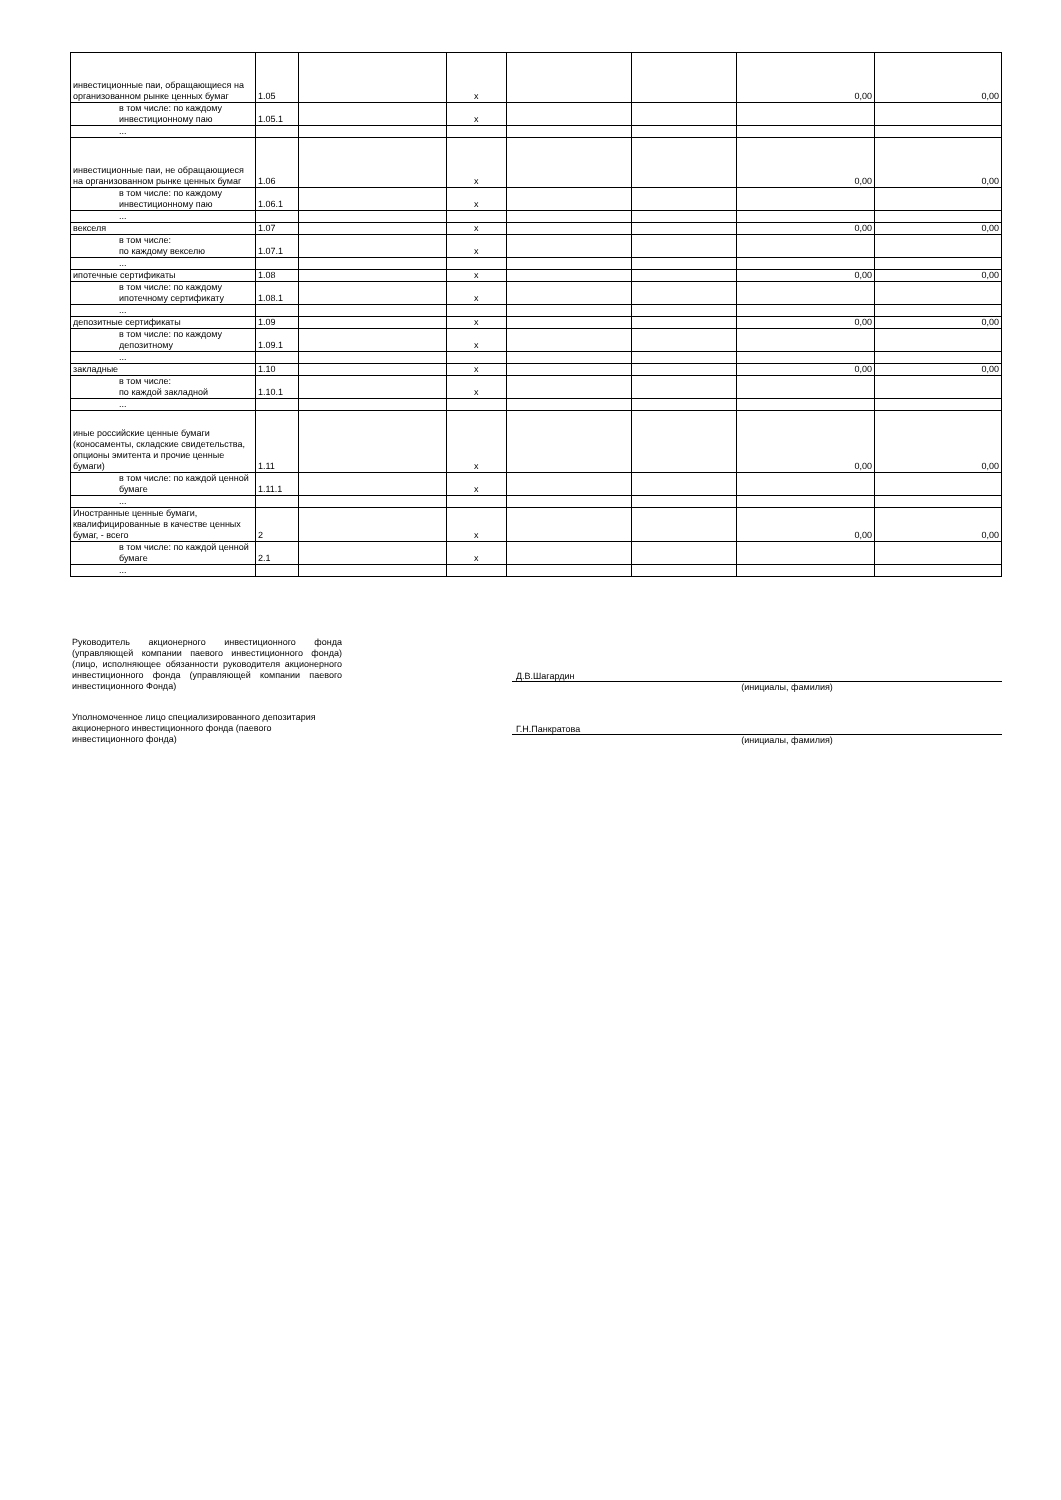| инвестиционные паи, обращающиеся на организованном рынке ценных бумаг | 1.05 | | x | | | 0,00 | 0,00 |
| в том числе: по каждому инвестиционному паю | 1.05.1 | | x | | | | |
| ... | | | | | | | |
| инвестиционные паи, не обращающиеся на организованном рынке ценных бумаг | 1.06 | | x | | | 0,00 | 0,00 |
| в том числе: по каждому инвестиционному паю | 1.06.1 | | x | | | | |
| ... | | | | | | | |
| векселя | 1.07 | | x | | | 0,00 | 0,00 |
| в том числе: по каждому векселю | 1.07.1 | | x | | | | |
| ... | | | | | | | |
| ипотечные сертификаты | 1.08 | | x | | | 0,00 | 0,00 |
| в том числе: по каждому ипотечному сертификату | 1.08.1 | | x | | | | |
| ... | | | | | | | |
| депозитные сертификаты | 1.09 | | x | | | 0,00 | 0,00 |
| в том числе: по каждому депозитному | 1.09.1 | | x | | | | |
| ... | | | | | | | |
| закладные | 1.10 | | x | | | 0,00 | 0,00 |
| в том числе: по каждой закладной | 1.10.1 | | x | | | | |
| ... | | | | | | | |
| иные российские ценные бумаги (коносаменты, складские свидетельства, опционы эмитента и прочие ценные бумаги) | 1.11 | | x | | | 0,00 | 0,00 |
| в том числе: по каждой ценной бумаге | 1.11.1 | | x | | | | |
| ... | | | | | | | |
| Иностранные ценные бумаги, квалифицированные в качестве ценных бумаг, - всего | 2 | | x | | | 0,00 | 0,00 |
| в том числе: по каждой ценной бумаге | 2.1 | | x | | | | |
| ... | | | | | | | |
Руководитель акционерного инвестиционного фонда (управляющей компании паевого инвестиционного фонда) (лицо, исполняющее обязанности руководителя акционерного инвестиционного фонда (управляющей компании паевого инвестиционного Фонда)
Д.В.Шагардин
(инициалы, фамилия)
Уполномоченное лицо специализированного депозитария акционерного инвестиционного фонда (паевого инвестиционного фонда)
Г.Н.Панкратова
(инициалы, фамилия)